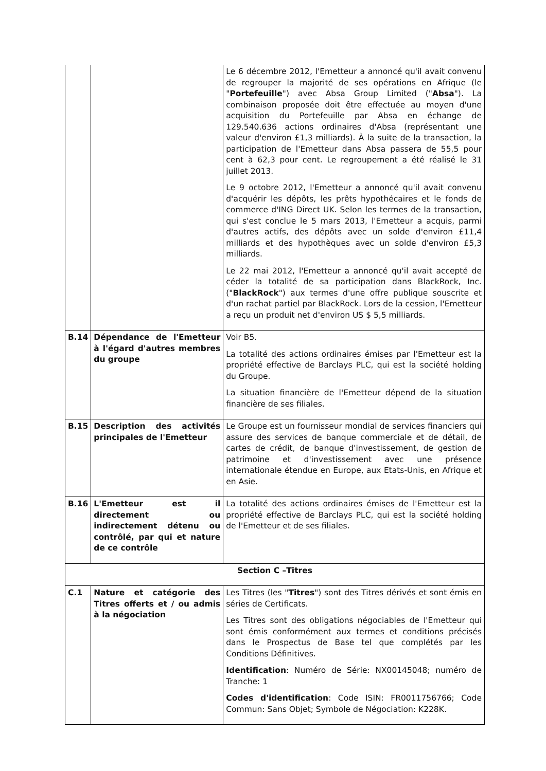| | | Le 6 décembre 2012, l'Emetteur a annoncé qu'il avait convenu de regrouper la majorité de ses opérations en Afrique (le " Portefeuille ") avec Absa Group Limited (" Absa "). La combinaison proposée doit être effectuée au moyen d'une acquisition du Portefeuille par Absa en échange de 129.540.636 actions ordinaires d'Absa (représentant une valeur d'environ £1,3 milliards). À la suite de la transaction, la participation de l'Emetteur dans Absa passera de 55,5 pour cent à 62,3 pour cent. Le regroupement a été réalisé le 31 juillet 2013. Le 9 octobre 2012, l'Emetteur a annoncé qu'il avait convenu d'acquérir les dépôts, les prêts hypothécaires et le fonds de commerce d'ING Direct UK. Selon les termes de la transaction, qui s'est conclue le 5 mars 2013, l'Emetteur a acquis, parmi d'autres actifs, des dépôts avec un solde d'environ £11,4 milliards et des hypothèques avec un solde d'environ £5,3 milliards. Le 22 mai 2012, l'Emetteur a annoncé qu'il avait accepté de céder la totalité de sa participation dans BlackRock, Inc. (" BlackRock ") aux termes d'une offre publique souscrite et d'un rachat partiel par BlackRock. Lors de la cession, l'Emetteur a reçu un produit net d'environ US $ 5,5 milliards. |
| B.14 | Dépendance de l'Emetteur à l'égard d'autres membres du groupe | Voir B5. La totalité des actions ordinaires émises par l'Emetteur est la propriété effective de Barclays PLC, qui est la société holding du Groupe. La situation financière de l'Emetteur dépend de la situation financière de ses filiales. |
| B.15 | Description des activités principales de l'Emetteur | Le Groupe est un fournisseur mondial de services financiers qui assure des services de banque commerciale et de détail, de cartes de crédit, de banque d'investissement, de gestion de patrimoine et d'investissement avec une présence internationale étendue en Europe, aux Etats-Unis, en Afrique et en Asie. |
| B.16 | L'Emetteur est il directement ou indirectement détenu ou contrôlé, par qui et nature de ce contrôle | La totalité des actions ordinaires émises de l'Emetteur est la propriété effective de Barclays PLC, qui est la société holding de l'Emetteur et de ses filiales. |
| Section C –Titres | | |
| C.1 | Nature et catégorie des Titres offerts et / ou admis à la négociation | Les Titres (les " Titres ") sont des Titres dérivés et sont émis en séries de Certificats. Les Titres sont des obligations négociables de l'Emetteur qui sont émis conformément aux termes et conditions précisés dans le Prospectus de Base tel que complétés par les Conditions Définitives. Identification : Numéro de Série: NX00145048; numéro de Tranche: 1 Codes d'identification : Code ISIN: FR0011756766; Code Commun: Sans Objet; Symbole de Négociation: K228K. |